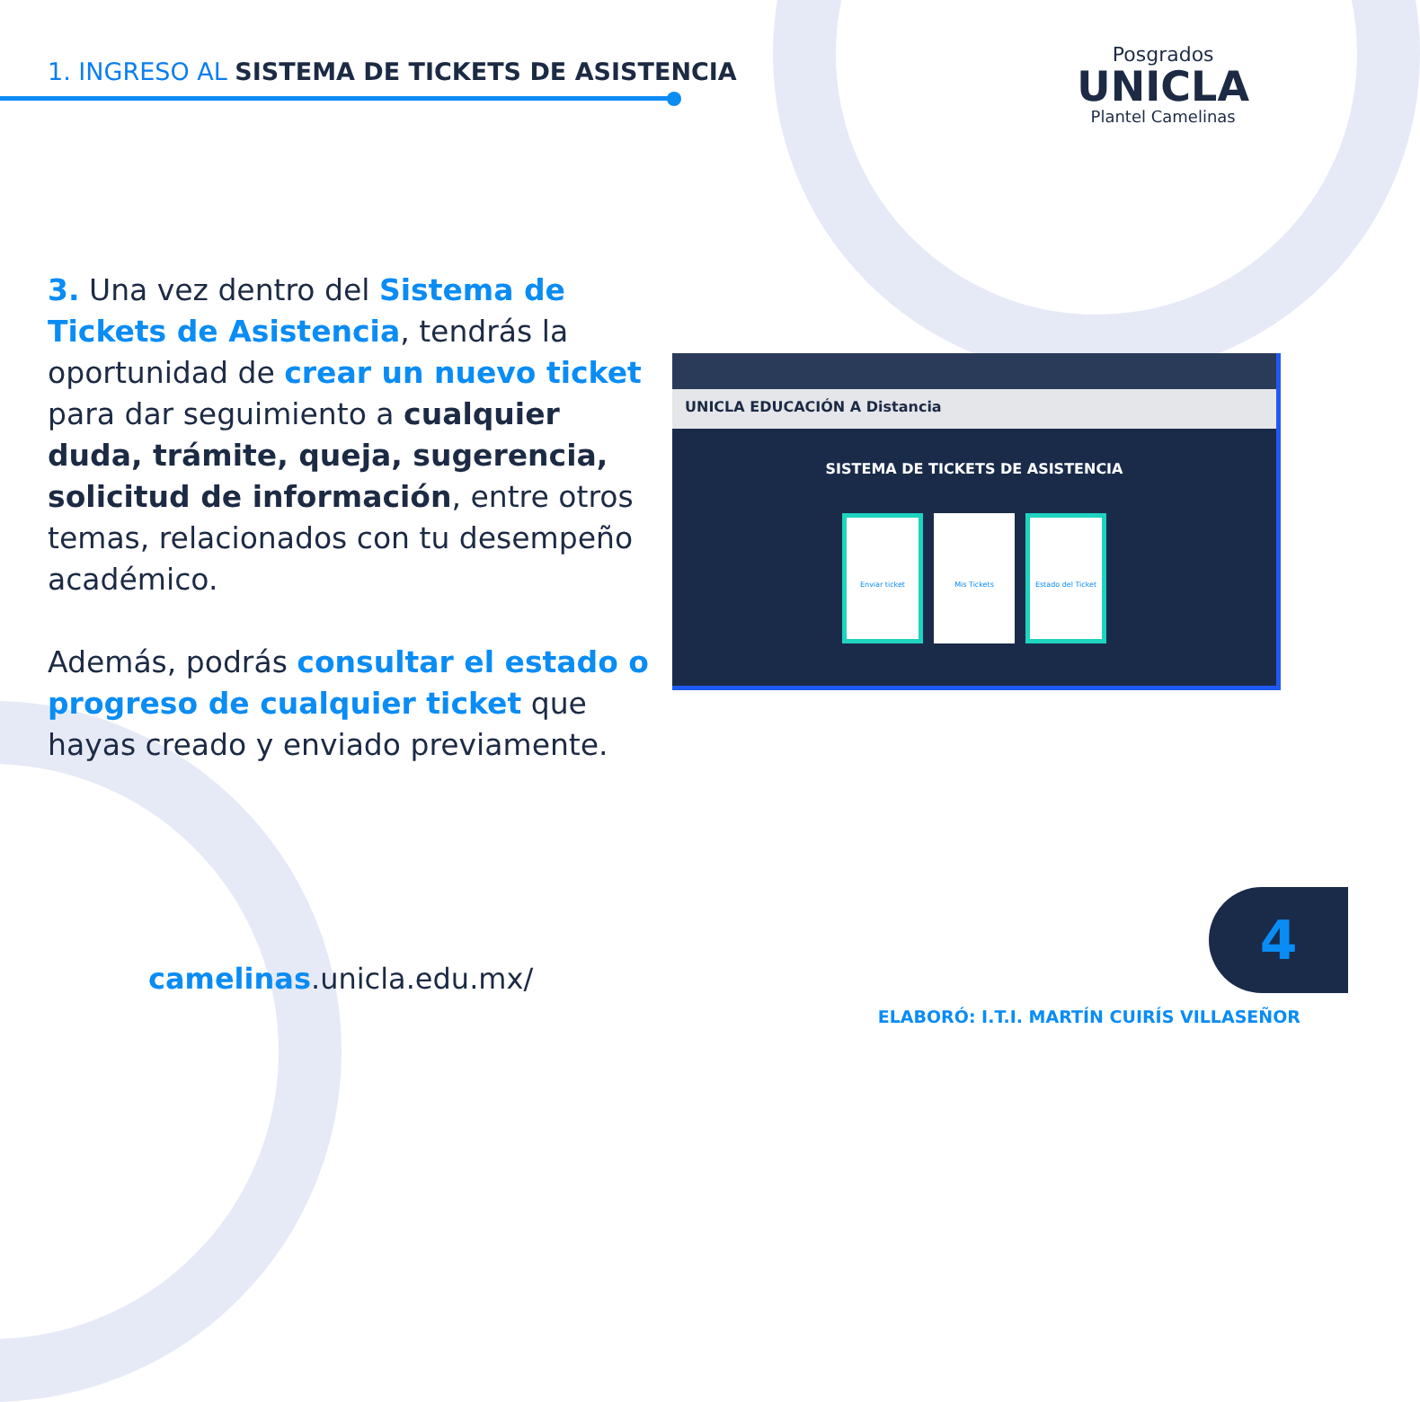1. INGRESO AL SISTEMA DE TICKETS DE ASISTENCIA
Posgrados
UNICLA
Plantel Camelinas
3. Una vez dentro del Sistema de Tickets de Asistencia, tendrás la oportunidad de crear un nuevo ticket para dar seguimiento a cualquier duda, trámite, queja, sugerencia, solicitud de información, entre otros temas, relacionados con tu desempeño académico.
Además, podrás consultar el estado o progreso de cualquier ticket que hayas creado y enviado previamente.
UNICLA EDUCACIÓN A Distancia
SISTEMA DE TICKETS DE ASISTENCIA
Enviar ticket Mis Tickets Estado del Ticket
camelinas.unicla.edu.mx/
4
ELABORÓ: I.T.I. MARTÍN CUIRÍS VILLASEÑOR